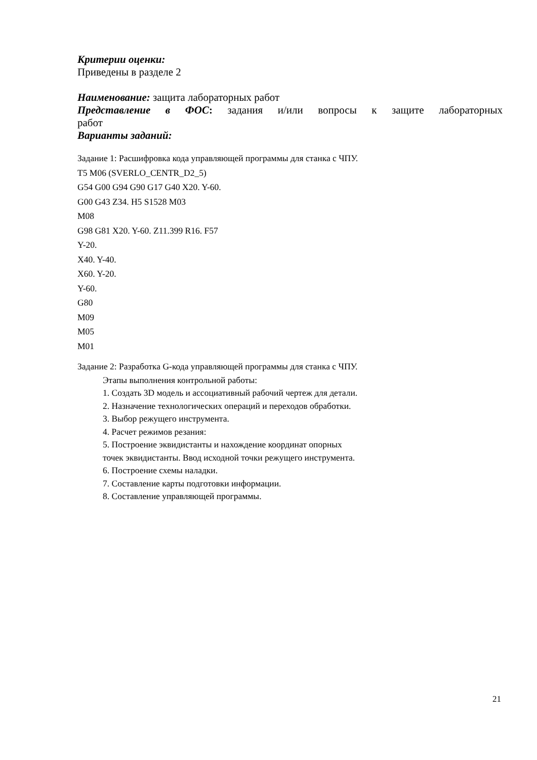Критерии оценки:
Приведены в разделе 2
Наименование: защита лабораторных работ
Представление в ФОС: задания и/или вопросы к защите лабораторных
работ
Варианты заданий:
Задание 1: Расшифровка кода управляющей программы для станка с ЧПУ.
T5 M06 (SVERLO_CENTR_D2_5)
G54 G00 G94 G90 G17 G40 X20. Y-60.
G00 G43 Z34. H5 S1528 M03
M08
G98 G81 X20. Y-60. Z11.399 R16. F57
Y-20.
X40. Y-40.
X60. Y-20.
Y-60.
G80
M09
M05
M01
Задание 2: Разработка G-кода управляющей программы для станка с ЧПУ.
Этапы выполнения контрольной работы:
1. Создать 3D модель и ассоциативный рабочий чертеж для детали.
2. Назначение технологических операций и переходов обработки.
3. Выбор режущего инструмента.
4. Расчет режимов резания:
5. Построение эквидистанты и нахождение координат опорных
точек эквидистанты. Ввод исходной точки режущего инструмента.
6. Построение схемы наладки.
7. Составление карты подготовки информации.
8. Составление управляющей программы.
21